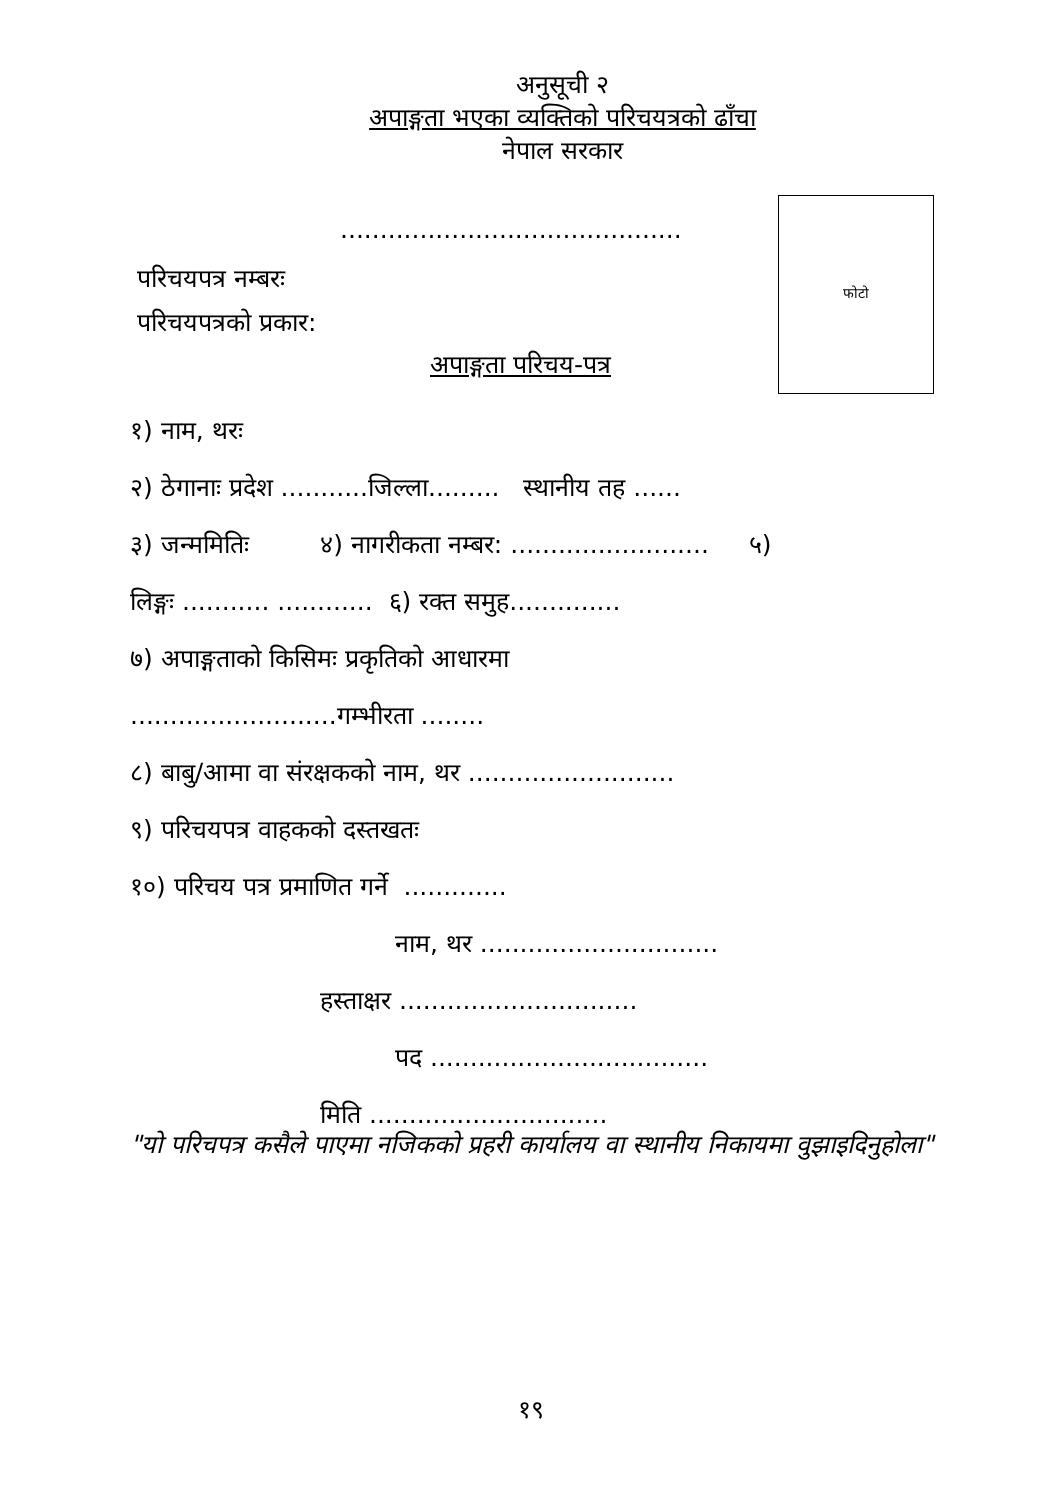अनुसूची २
अपाङ्गता भएका व्यक्तिको परिचयत्रको ढाँचा
नेपाल सरकार
फोटो
...........................................
परिचयपत्र नम्बरः
परिचयपत्रको प्रकार:
अपाङ्गता परिचय-पत्र
१) नाम, थरः
२) ठेगानाः प्रदेश ...........जिल्ला......... स्थानीय तह ......
३) जन्ममितिः ४) नागरीकता नम्बर: ......................... ५)
लिङ्गः ........... ............ ६) रक्त समुह..............
७) अपाङ्गताको किसिमः प्रकृतिको आधारमा
..........................गम्भीरता ........
८) बाबु/आमा वा संरक्षकको नाम, थर ..........................
९) परिचयपत्र वाहकको दस्तखतः
१०) परिचय पत्र प्रमाणित गर्ने .............
नाम, थर ..............................
हस्ताक्षर ..............................
पद ...................................
मिति ..............................
"यो परिचपत्र कसैले पाएमा नजिकको प्रहरी कार्यालय वा स्थानीय निकायमा वुझाइदिनुहोला"
१९